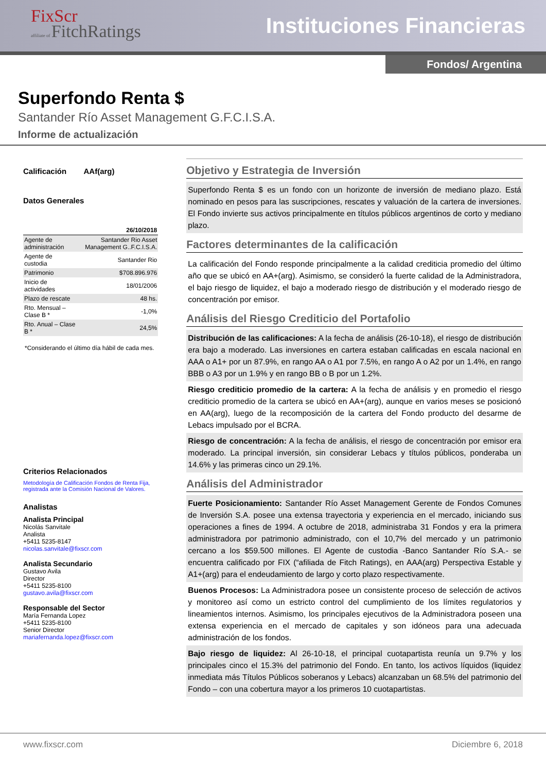FixScr
affiliate of FitchRatings
Instituciones Financieras
Fondos/ Argentina
Superfondo Renta $
Santander Río Asset Management G.F.C.I.S.A.
Informe de actualización
Calificación AAf(arg)
Datos Generales
| | 26/10/2018 |
| --- | --- |
| Agente de administración | Santander Rio Asset Management G..F.C.I.S.A. |
| Agente de custodia | Santander Rio |
| Patrimonio | $708.896.976 |
| Inicio de actividades | 18/01/2006 |
| Plazo de rescate | 48 hs. |
| Rto. Mensual – Clase B * | -1,0% |
| Rto. Anual – Clase B * | 24,5% |
*Considerando el último día hábil de cada mes.
Criterios Relacionados
Metodología de Calificación Fondos de Renta Fija, registrada ante la Comisión Nacional de Valores.
Analistas
Analista Principal
Nicolás Sanvitale
Analista
+5411 5235-8147
nicolas.sanvitale@fixscr.com
Analista Secundario
Gustavo Avila
Director
+5411 5235-8100
gustavo.avila@fixscr.com
Responsable del Sector
María Fernanda Lopez
+5411 5235-8100
Senior Director
mariafernanda.lopez@fixscr.com
Objetivo y Estrategia de Inversión
Superfondo Renta $ es un fondo con un horizonte de inversión de mediano plazo. Está nominado en pesos para las suscripciones, rescates y valuación de la cartera de inversiones. El Fondo invierte sus activos principalmente en títulos públicos argentinos de corto y mediano plazo.
Factores determinantes de la calificación
La calificación del Fondo responde principalmente a la calidad crediticia promedio del último año que se ubicó en AA+(arg). Asimismo, se consideró la fuerte calidad de la Administradora, el bajo riesgo de liquidez, el bajo a moderado riesgo de distribución y el moderado riesgo de concentración por emisor.
Análisis del Riesgo Crediticio del Portafolio
Distribución de las calificaciones: A la fecha de análisis (26-10-18), el riesgo de distribución era bajo a moderado. Las inversiones en cartera estaban calificadas en escala nacional en AAA o A1+ por un 87.9%, en rango AA o A1 por 7.5%, en rango A o A2 por un 1.4%, en rango BBB o A3 por un 1.9% y en rango BB o B por un 1.2%.
Riesgo crediticio promedio de la cartera: A la fecha de análisis y en promedio el riesgo crediticio promedio de la cartera se ubicó en AA+(arg), aunque en varios meses se posicionó en AA(arg), luego de la recomposición de la cartera del Fondo producto del desarme de Lebacs impulsado por el BCRA.
Riesgo de concentración: A la fecha de análisis, el riesgo de concentración por emisor era moderado. La principal inversión, sin considerar Lebacs y títulos públicos, ponderaba un 14.6% y las primeras cinco un 29.1%.
Análisis del Administrador
Fuerte Posicionamiento: Santander Río Asset Management Gerente de Fondos Comunes de Inversión S.A. posee una extensa trayectoria y experiencia en el mercado, iniciando sus operaciones a fines de 1994. A octubre de 2018, administraba 31 Fondos y era la primera administradora por patrimonio administrado, con el 10,7% del mercado y un patrimonio cercano a los $59.500 millones. El Agente de custodia -Banco Santander Río S.A.- se encuentra calificado por FIX (“afiliada de Fitch Ratings), en AAA(arg) Perspectiva Estable y A1+(arg) para el endeudamiento de largo y corto plazo respectivamente.
Buenos Procesos: La Administradora posee un consistente proceso de selección de activos y monitoreo así como un estricto control del cumplimiento de los límites regulatorios y lineamientos internos. Asimismo, los principales ejecutivos de la Administradora poseen una extensa experiencia en el mercado de capitales y son idóneos para una adecuada administración de los fondos.
Bajo riesgo de liquidez: Al 26-10-18, el principal cuotapartista reunía un 9.7% y los principales cinco el 15.3% del patrimonio del Fondo. En tanto, los activos líquidos (liquidez inmediata más Títulos Públicos soberanos y Lebacs) alcanzaban un 68.5% del patrimonio del Fondo – con una cobertura mayor a los primeros 10 cuotapartistas.
www.fixscr.com Diciembre 6, 2018